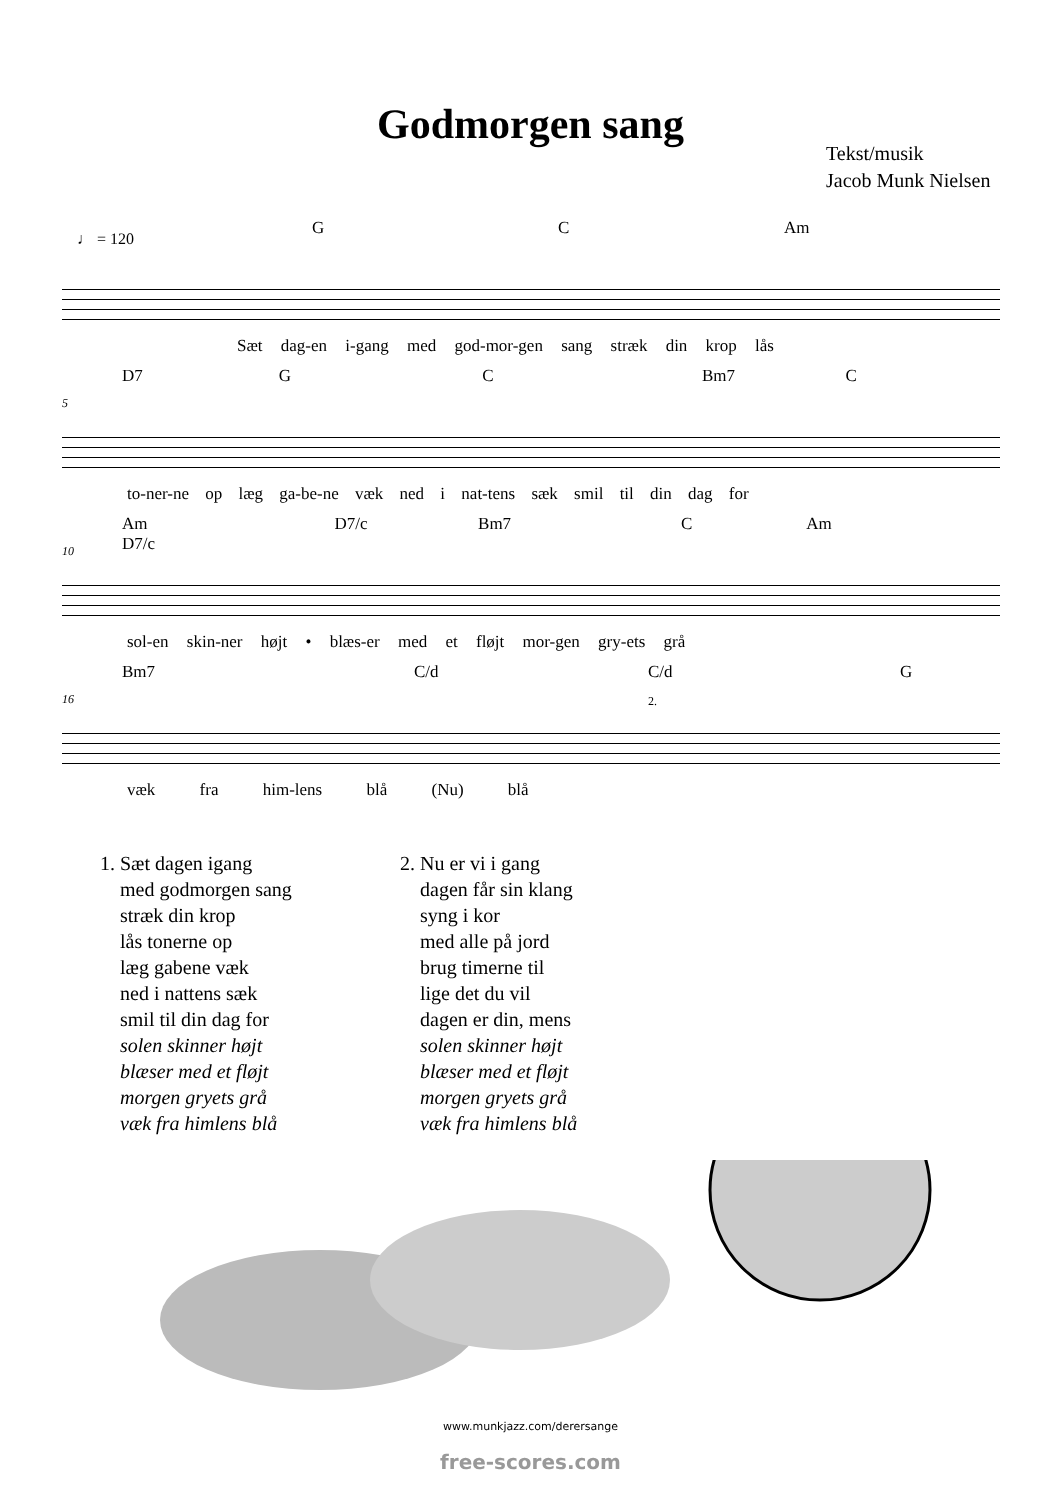Godmorgen sang
Tekst/musik
Jacob Munk Nielsen
♩ = 120
G C Am
Sæt dag-en i-gang med god-mor-gen sang stræk din krop lås
D7 G C Bm7 C
5
to-ner-ne op læg ga-be-ne væk ned i nat-tens sæk smil til din dag for
Am D7/c Bm7 C Am D7/c
10
sol-en skin-ner højt • blæs-er med et fløjt mor-gen gry-ets grå
Bm7 C/d C/d G
2. 16
væk fra him-lens blå (Nu) blå
1. Sæt dagen igang
med godmorgen sang
stræk din krop
lås tonerne op
læg gabene væk
ned i nattens sæk
smil til din dag for
solen skinner højt
blæser med et fløjt
morgen gryets grå
væk fra himlens blå
2. Nu er vi i gang
dagen får sin klang
syng i kor
med alle på jord
brug timerne til
lige det du vil
dagen er din, mens
solen skinner højt
blæser med et fløjt
morgen gryets grå
væk fra himlens blå
www.munkjazz.com/derersange
free-scores.com